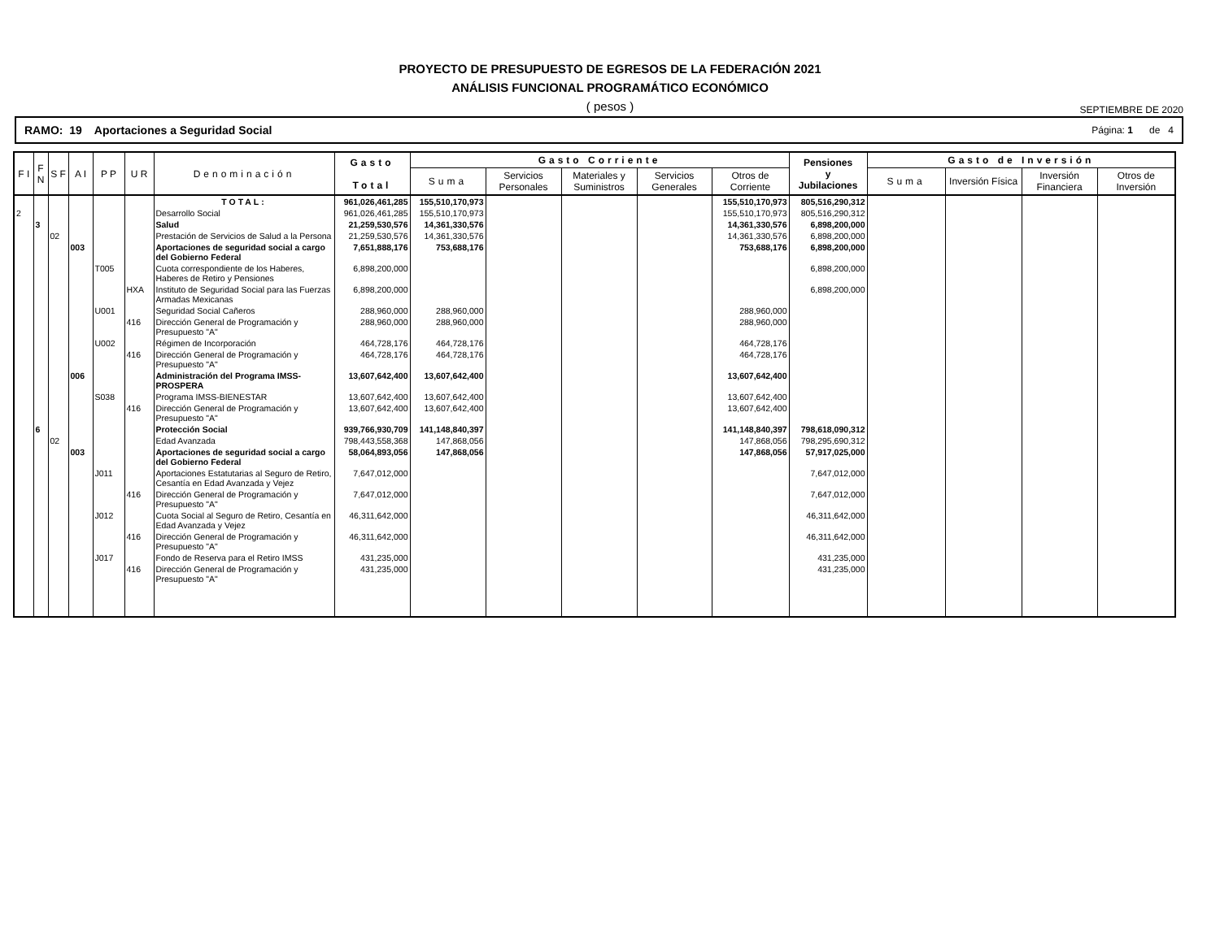PROYECTO DE PRESUPUESTO DE EGRESOS DE LA FEDERACIÓN 2021
ANÁLISIS FUNCIONAL PROGRAMÁTICO ECONÓMICO
( pesos ) SEPTIEMBRE DE 2020
RAMO: 19 Aportaciones a Seguridad Social Página: 1 de 4
| F I | F N | S F | A I | P P | U R | Denominación | Gasto Total | Gasto Corriente | | | | | Pensiones y Jubilaciones | Gasto de Inversión | | | |
| --- | --- | --- | --- | --- | --- | --- | --- | --- | --- | --- | --- | --- | --- | --- | --- | --- | --- |
| | | | | | | | | Suma | Servicios Personales | Materiales y Suministros | Servicios Generales | Otros de Corriente | | Suma | Inversión Física | Inversión Financiera | Otros de Inversión |
| | | | | | | TOTAL: | 961,026,461,285 | 155,510,170,973 | | | | 155,510,170,973 | 805,516,290,312 | | | | |
| 2 | | | | | | Desarrollo Social | 961,026,461,285 | 155,510,170,973 | | | | 155,510,170,973 | 805,516,290,312 | | | | |
| | 3 | | | | | Salud | 21,259,530,576 | 14,361,330,576 | | | | 14,361,330,576 | 6,898,200,000 | | | | |
| | | 02 | | | | Prestación de Servicios de Salud a la Persona | 21,259,530,576 | 14,361,330,576 | | | | 14,361,330,576 | 6,898,200,000 | | | | |
| | | | 003 | | | Aportaciones de seguridad social a cargo del Gobierno Federal | 7,651,888,176 | 753,688,176 | | | | 753,688,176 | 6,898,200,000 | | | | |
| | | | | T005 | | Cuota correspondiente de los Haberes, Haberes de Retiro y Pensiones | 6,898,200,000 | | | | | | 6,898,200,000 | | | | |
| | | | | | HXA | Instituto de Seguridad Social para las Fuerzas Armadas Mexicanas | 6,898,200,000 | | | | | | 6,898,200,000 | | | | |
| | | | | U001 | | Seguridad Social Cañeros | 288,960,000 | 288,960,000 | | | | 288,960,000 | | | | | |
| | | | | | 416 | Dirección General de Programación y Presupuesto "A" | 288,960,000 | 288,960,000 | | | | 288,960,000 | | | | | |
| | | | | U002 | | Régimen de Incorporación | 464,728,176 | 464,728,176 | | | | 464,728,176 | | | | | |
| | | | | | 416 | Dirección General de Programación y Presupuesto "A" | 464,728,176 | 464,728,176 | | | | 464,728,176 | | | | | |
| | | | 006 | | | Administración del Programa IMSS-PROSPERA | 13,607,642,400 | 13,607,642,400 | | | | 13,607,642,400 | | | | | |
| | | | | S038 | | Programa IMSS-BIENESTAR | 13,607,642,400 | 13,607,642,400 | | | | 13,607,642,400 | | | | | |
| | | | | | 416 | Dirección General de Programación y Presupuesto "A" | 13,607,642,400 | 13,607,642,400 | | | | 13,607,642,400 | | | | | |
| | 6 | | | | | Protección Social | 939,766,930,709 | 141,148,840,397 | | | | 141,148,840,397 | 798,618,090,312 | | | | |
| | | 02 | | | | Edad Avanzada | 798,443,558,368 | 147,868,056 | | | | 147,868,056 | 798,295,690,312 | | | | |
| | | | 003 | | | Aportaciones de seguridad social a cargo del Gobierno Federal | 58,064,893,056 | 147,868,056 | | | | 147,868,056 | 57,917,025,000 | | | | |
| | | | | J011 | | Aportaciones Estatutarias al Seguro de Retiro, Cesantía en Edad Avanzada y Vejez | 7,647,012,000 | | | | | | 7,647,012,000 | | | | |
| | | | | | 416 | Dirección General de Programación y Presupuesto "A" | 7,647,012,000 | | | | | | 7,647,012,000 | | | | |
| | | | | J012 | | Cuota Social al Seguro de Retiro, Cesantía en Edad Avanzada y Vejez | 46,311,642,000 | | | | | | 46,311,642,000 | | | | |
| | | | | | 416 | Dirección General de Programación y Presupuesto "A" | 46,311,642,000 | | | | | | 46,311,642,000 | | | | |
| | | | | J017 | | Fondo de Reserva para el Retiro IMSS | 431,235,000 | | | | | | 431,235,000 | | | | |
| | | | | | 416 | Dirección General de Programación y Presupuesto "A" | 431,235,000 | | | | | | 431,235,000 | | | | |